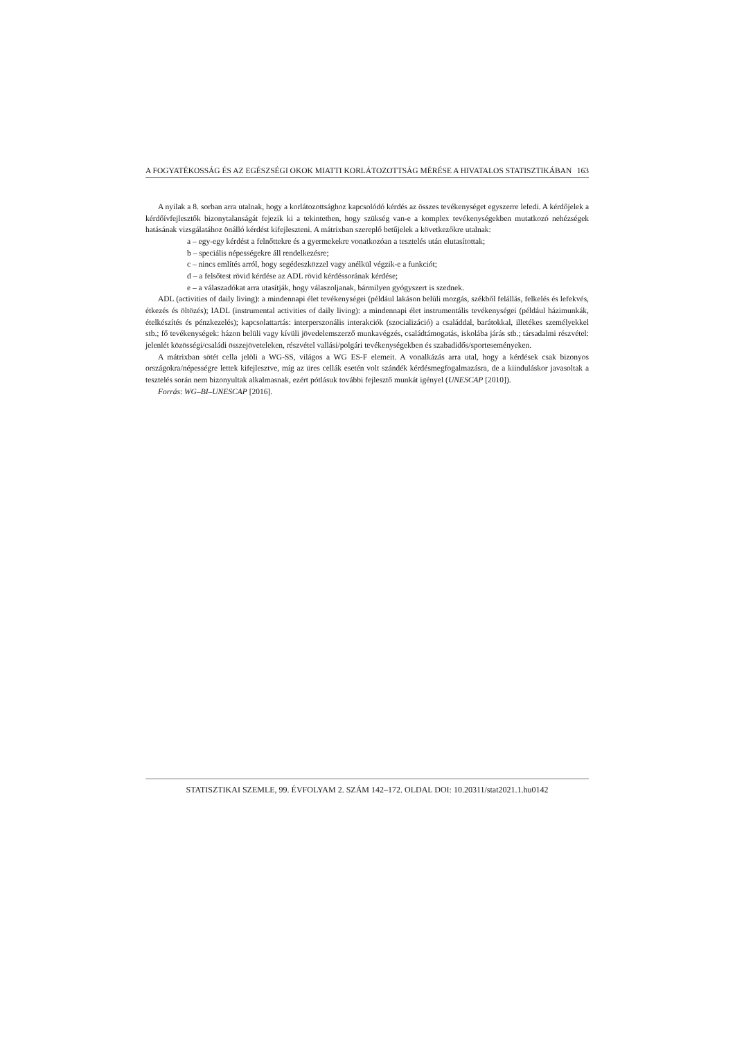A FOGYATÉKOSSÁG ÉS AZ EGÉSZSÉGI OKOK MIATTI KORLÁTOZOTTSÁG MÉRÉSE A HIVATALOS STATISZTIKÁBAN 163
A nyilak a 8. sorban arra utalnak, hogy a korlátozottsághoz kapcsolódó kérdés az összes tevékenységet egyszerre lefedi. A kérdőjelek a kérdőívfejlesztők bizonytalanságát fejezik ki a tekintetben, hogy szükség van-e a komplex tevékenységekben mutatkozó nehézségek hatásának vizsgálatához önálló kérdést kifejleszteni. A mátrixban szereplő betűjelek a következőkre utalnak:
a – egy-egy kérdést a felnőttekre és a gyermekekre vonatkozóan a tesztelés után elutasítottak;
b – speciális népességekre áll rendelkezésre;
c – nincs említés arról, hogy segédeszközzel vagy anélkül végzik-e a funkciót;
d – a felsőtest rövid kérdése az ADL rövid kérdéssorának kérdése;
e – a válaszadókat arra utasítják, hogy válaszoljanak, bármilyen gyógyszert is szednek.
ADL (activities of daily living): a mindennapi élet tevékenységei (például lakáson belüli mozgás, székből felállás, felkelés és lefekvés, étkezés és öltözés); IADL (instrumental activities of daily living): a mindennapi élet instrumentális tevékenységei (például házimunkák, ételkészítés és pénzkezelés); kapcsolattartás: interperszonális interakciók (szocializáció) a családdal, barátokkal, illetékes személyekkel stb.; fő tevékenységek: házon belüli vagy kívüli jövedelemszerző munkavégzés, családtámogatás, iskolába járás stb.; társadalmi részvétel: jelenlét közösségi/családi összejöveteleken, részvétel vallási/polgári tevékenységekben és szabadidős/sporteseményeken.
A mátrixban sötét cella jelöli a WG-SS, világos a WG ES-F elemeit. A vonalkázás arra utal, hogy a kérdések csak bizonyos országokra/népességre lettek kifejlesztve, míg az üres cellák esetén volt szándék kérdésmegfogalmazásra, de a kiinduláskor javasoltak a tesztelés során nem bizonyultak alkalmasnak, ezért pótlásuk további fejlesztő munkát igényel (UNESCAP [2010]).
Forrás: WG–BI–UNESCAP [2016].
STATISZTIKAI SZEMLE, 99. ÉVFOLYAM 2. SZÁM 142–172. OLDAL DOI: 10.20311/stat2021.1.hu0142